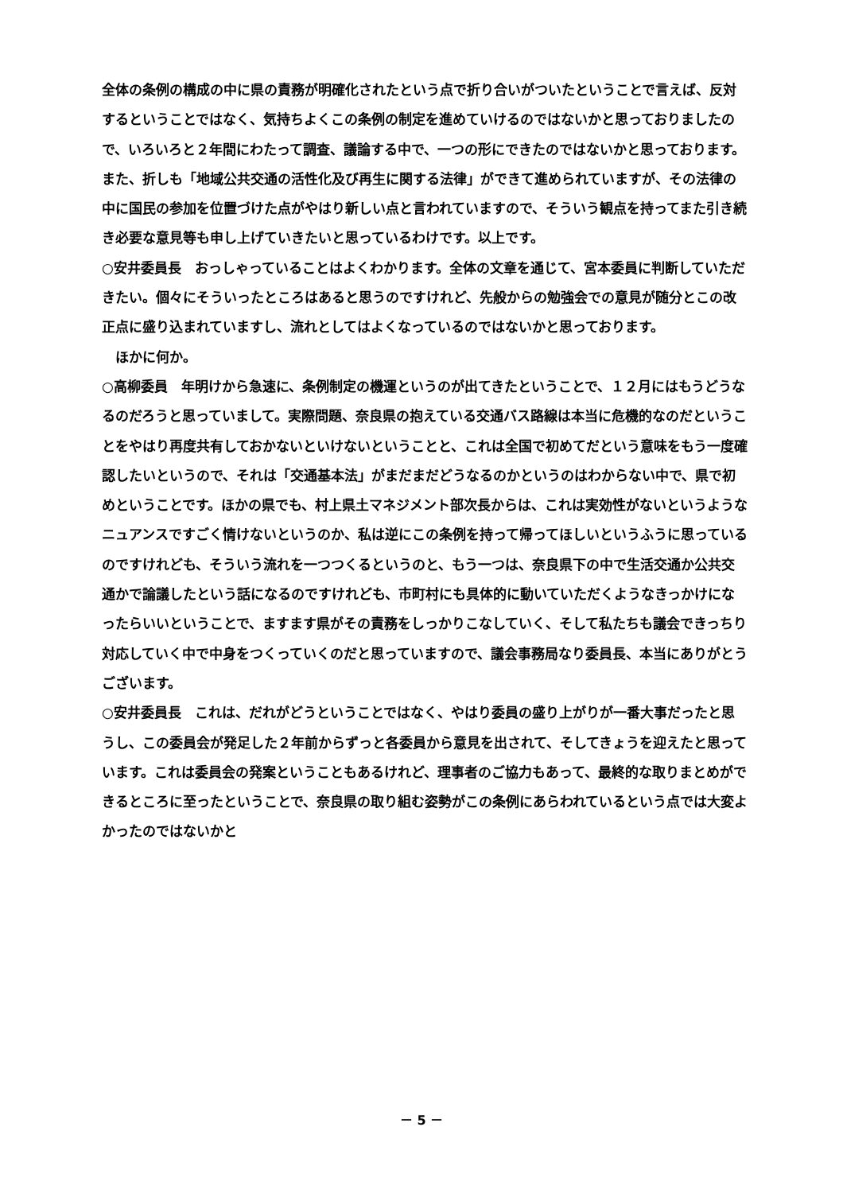全体の条例の構成の中に県の責務が明確化されたという点で折り合いがついたということで言えば、反対するということではなく、気持ちよくこの条例の制定を進めていけるのではないかと思っておりましたので、いろいろと２年間にわたって調査、議論する中で、一つの形にできたのではないかと思っております。また、折しも「地域公共交通の活性化及び再生に関する法律」ができて進められていますが、その法律の中に国民の参加を位置づけた点がやはり新しい点と言われていますので、そういう観点を持ってまた引き続き必要な意見等も申し上げていきたいと思っているわけです。以上です。
○安井委員長　おっしゃっていることはよくわかります。全体の文章を通じて、宮本委員に判断していただきたい。個々にそういったところはあると思うのですけれど、先般からの勉強会での意見が随分とこの改正点に盛り込まれていますし、流れとしてはよくなっているのではないかと思っております。
ほかに何か。
○高柳委員　年明けから急速に、条例制定の機運というのが出てきたということで、１２月にはもうどうなるのだろうと思っていまして。実際問題、奈良県の抱えている交通バス路線は本当に危機的なのだということをやはり再度共有しておかないといけないということと、これは全国で初めてだという意味をもう一度確認したいというので、それは「交通基本法」がまだまだどうなるのかというのはわからない中で、県で初めということです。ほかの県でも、村上県土マネジメント部次長からは、これは実効性がないというようなニュアンスですごく情けないというのか、私は逆にこの条例を持って帰ってほしいというふうに思っているのですけれども、そういう流れを一つつくるというのと、もう一つは、奈良県下の中で生活交通か公共交通かで論議したという話になるのですけれども、市町村にも具体的に動いていただくようなきっかけになったらいいということで、ますます県がその責務をしっかりこなしていく、そして私たちも議会できっちり対応していく中で中身をつくっていくのだと思っていますので、議会事務局なり委員長、本当にありがとうございます。
○安井委員長　これは、だれがどうということではなく、やはり委員の盛り上がりが一番大事だったと思うし、この委員会が発足した２年前からずっと各委員から意見を出されて、そしてきょうを迎えたと思っています。これは委員会の発案ということもあるけれど、理事者のご協力もあって、最終的な取りまとめができるところに至ったということで、奈良県の取り組む姿勢がこの条例にあらわれているという点では大変よかったのではないかと
－ 5 －